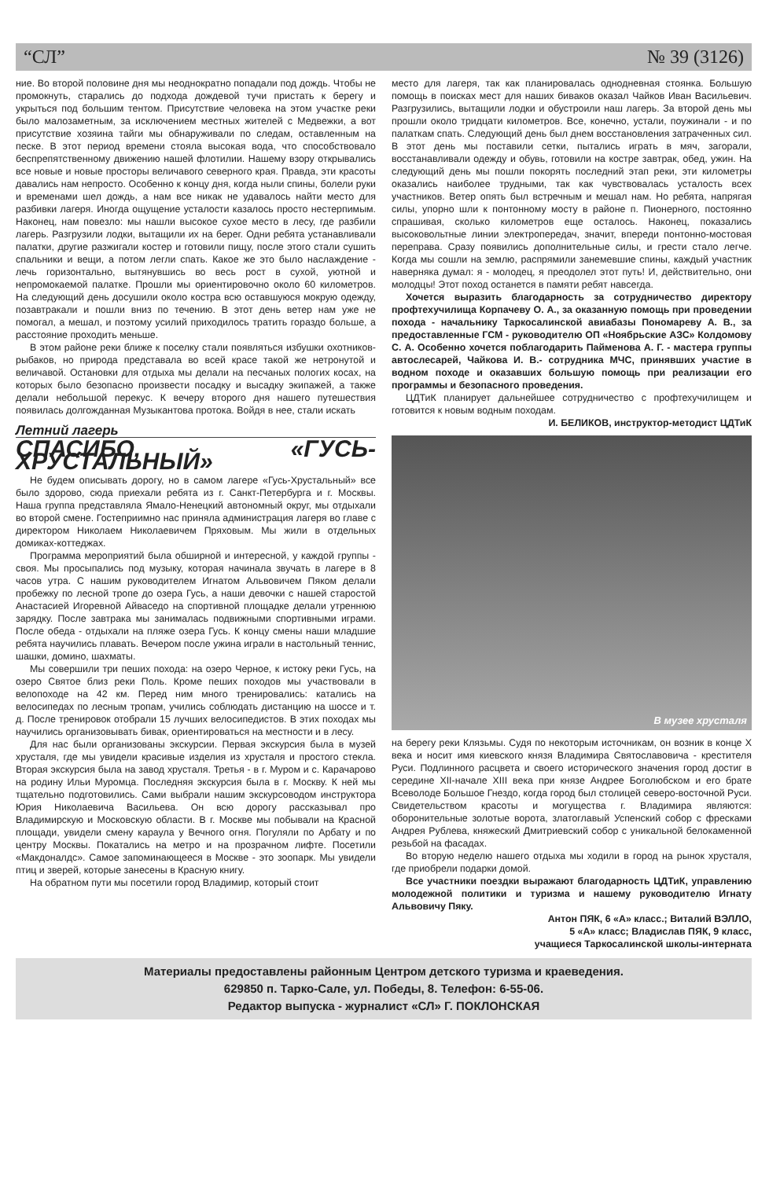“СЛ” № 39 (3126)
ние. Во второй половине дня мы неоднократно попадали под дождь. Чтобы не промокнуть, старались до подхода дождевой тучи пристать к берегу и укрыться под большим тентом. Присутствие человека на этом участке реки было малозаметным, за исключением местных жителей с Медвежки, а вот присутствие хозяина тайги мы обнаруживали по следам, оставленным на песке. В этот период времени стояла высокая вода, что способствовало беспрепятственному движению нашей флотилии. Нашему взору открывались все новые и новые просторы величавого северного края. Правда, эти красоты давались нам непросто. Особенно к концу дня, когда ныли спины, болели руки и временами шел дождь, а нам все никак не удавалось найти место для разбивки лагеря. Иногда ощущение усталости казалось просто нестерпимым. Наконец, нам повезло: мы нашли высокое сухое место в лесу, где разбили лагерь. Разгрузили лодки, вытащили их на берег. Одни ребята устанавливали палатки, другие разжигали костер и готовили пищу, после этого стали сушить спальники и вещи, а потом легли спать. Какое же это было наслаждение - лечь горизонтально, вытянувшись во весь рост в сухой, уютной и непромокаемой палатке. Прошли мы ориентировочно около 60 километров. На следующий день досушили около костра всю оставшуюся мокрую одежду, позавтракали и пошли вниз по течению. В этот день ветер нам уже не помогал, а мешал, и поэтому усилий приходилось тратить гораздо больше, а расстояние проходить меньше.
В этом районе реки ближе к поселку стали появляться избушки охотников-рыбаков, но природа представала во всей красе такой же нетронутой и величавой. Остановки для отдыха мы делали на песчаных пологих косах, на которых было безопасно произвести посадку и высадку экипажей, а также делали небольшой перекус. К вечеру второго дня нашего путешествия появилась долгожданная Музыкантова протока. Войдя в нее, стали искать
Летний лагерь
СПАСИБО, «ГУСЬ-ХРУСТАЛЬНЫЙ»
Не будем описывать дорогу, но в самом лагере «Гусь-Хрустальный» все было здорово, сюда приехали ребята из г. Санкт-Петербурга и г. Москвы. Наша группа представляла Ямало-Ненецкий автономный округ, мы отдыхали во второй смене. Гостеприимно нас приняла администрация лагеря во главе с директором Николаем Николаевичем Пряховым. Мы жили в отдельных домиках-коттеджах.
Программа мероприятий была обширной и интересной, у каждой группы - своя. Мы просыпались под музыку, которая начинала звучать в лагере в 8 часов утра. С нашим руководителем Игнатом Альвовичем Пяком делали пробежку по лесной тропе до озера Гусь, а наши девочки с нашей старостой Анастасией Игоревной Айваседо на спортивной площадке делали утреннюю зарядку. После завтрака мы занималась подвижными спортивными играми. После обеда - отдыхали на пляже озера Гусь. К концу смены наши младшие ребята научились плавать. Вечером после ужина играли в настольный теннис, шашки, домино, шахматы.
Мы совершили три пеших похода: на озеро Черное, к истоку реки Гусь, на озеро Святое близ реки Поль. Кроме пеших походов мы участвовали в велопоходе на 42 км. Перед ним много тренировались: катались на велосипедах по лесным тропам, учились соблюдать дистанцию на шоссе и т. д. После тренировок отобрали 15 лучших велосипедистов. В этих походах мы научились организовывать бивак, ориентироваться на местности и в лесу.
Для нас были организованы экскурсии. Первая экскурсия была в музей хрусталя, где мы увидели красивые изделия из хрусталя и простого стекла. Вторая экскурсия была на завод хрусталя. Третья - в г. Муром и с. Карачарово на родину Ильи Муромца. Последняя экскурсия была в г. Москву. К ней мы тщательно подготовились. Сами выбрали нашим экскурсоводом инструктора Юрия Николаевича Васильева. Он всю дорогу рассказывал про Владимирскую и Московскую области. В г. Москве мы побывали на Красной площади, увидели смену караула у Вечного огня. Погуляли по Арбату и по центру Москвы. Покатались на метро и на прозрачном лифте. Посетили «Макдоналдс». Самое запоминающееся в Москве - это зоопарк. Мы увидели птиц и зверей, которые занесены в Красную книгу.
На обратном пути мы посетили город Владимир, который стоит
место для лагеря, так как планировалась однодневная стоянка. Большую помощь в поисках мест для наших биваков оказал Чайков Иван Васильевич. Разгрузились, вытащили лодки и обустроили наш лагерь. За второй день мы прошли около тридцати километров. Все, конечно, устали, поужинали - и по палаткам спать. Следующий день был днем восстановления затраченных сил. В этот день мы поставили сетки, пытались играть в мяч, загорали, восстанавливали одежду и обувь, готовили на костре завтрак, обед, ужин. На следующий день мы пошли покорять последний этап реки, эти километры оказались наиболее трудными, так как чувствовалась усталость всех участников. Ветер опять был встречным и мешал нам. Но ребята, напрягая силы, упорно шли к понтонному мосту в районе п. Пионерного, постоянно спрашивая, сколько километров еще осталось. Наконец, показались высоковольтные линии электропередач, значит, впереди понтонно-мостовая переправа. Сразу появились дополнительные силы, и грести стало легче. Когда мы сошли на землю, распрямили занемевшие спины, каждый участник наверняка думал: я - молодец, я преодолел этот путь! И, действительно, они молодцы! Этот поход останется в памяти ребят навсегда.
Хочется выразить благодарность за сотрудничество директору профтехучилища Корпачеву О. А., за оказанную помощь при проведении похода - начальнику Таркосалинской авиабазы Пономареву А. В., за предоставленные ГСМ - руководителю ОП «Ноябрьские АЗС» Колдомову С. А. Особенно хочется поблагодарить Пайменова А. Г. - мастера группы автослесарей, Чайкова И. В.- сотрудника МЧС, принявших участие в водном походе и оказавших большую помощь при реализации его программы и безопасного проведения.
ЦДТиК планирует дальнейшее сотрудничество с профтехучилищем и готовится к новым водным походам.
И. БЕЛИКОВ, инструктор-методист ЦДТиК
В музее хрусталя
на берегу реки Клязьмы. Судя по некоторым источникам, он возник в конце X века и носит имя киевского князя Владимира Святославовича - крестителя Руси. Подлинного расцвета и своего исторического значения город достиг в середине XII-начале XIII века при князе Андрее Боголюбском и его брате Всеволоде Большое Гнездо, когда город был столицей северо-восточной Руси. Свидетельством красоты и могущества г. Владимира являются: оборонительные золотые ворота, златоглавый Успенский собор с фресками Андрея Рублева, княжеский Дмитриевский собор с уникальной белокаменной резьбой на фасадах.
Во вторую неделю нашего отдыха мы ходили в город на рынок хрусталя, где приобрели подарки домой.
Все участники поездки выражают благодарность ЦДТиК, управлению молодежной политики и туризма и нашему руководителю Игнату Альвовичу Пяку.
Антон ПЯК, 6 «А» класс.; Виталий ВЭЛЛО,
5 «А» класс; Владислав ПЯК, 9 класс,
учащиеся Таркосалинской школы-интерната
Материалы предоставлены районным Центром детского туризма и краеведения.
629850 п. Тарко-Сале, ул. Победы, 8. Телефон: 6-55-06.
Редактор выпуска - журналист «СЛ» Г. ПОКЛОНСКАЯ